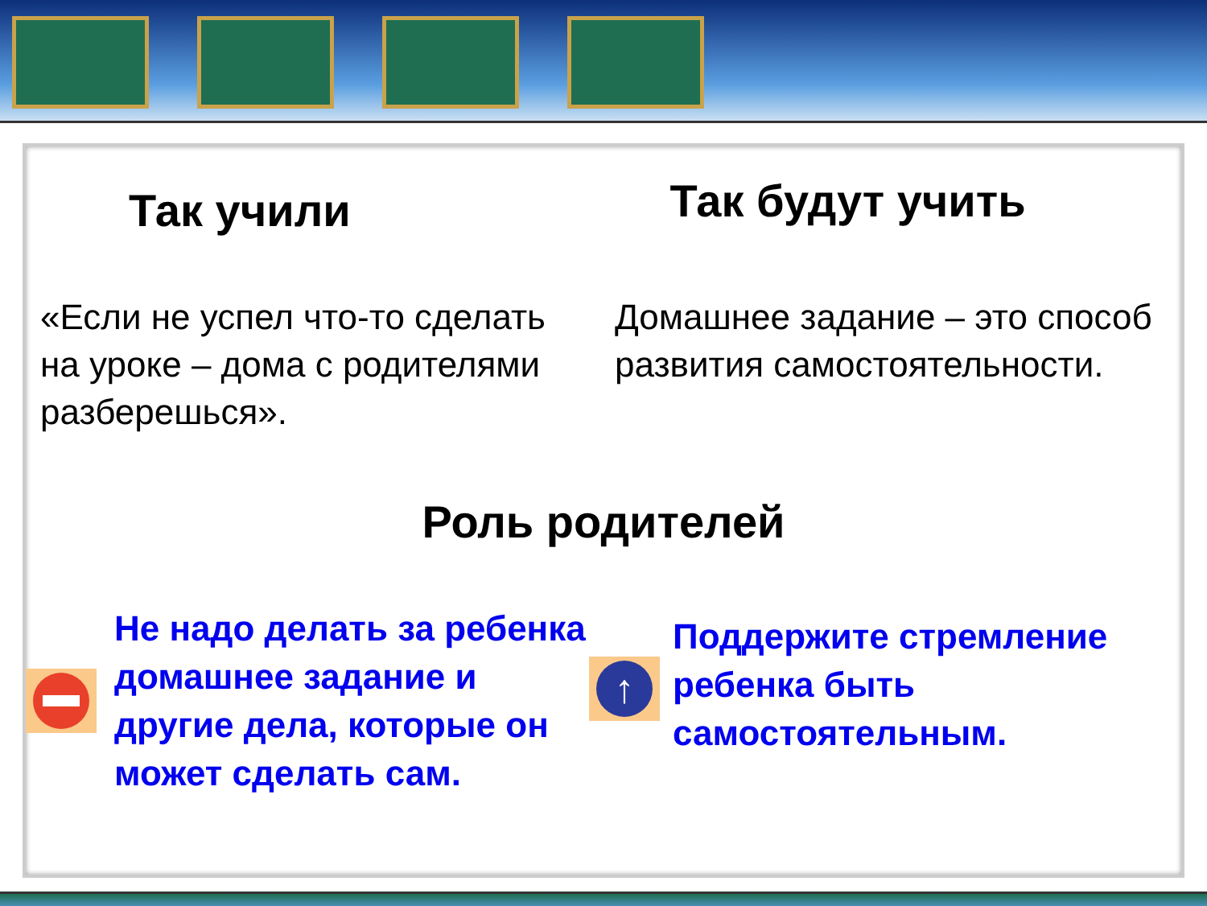Так учили
Так будут учить
«Если не успел что-то сделать на уроке – дома с родителями разберешься».
Домашнее задание – это способ развития самостоятельности.
Роль родителей
Не надо делать за ребенка домашнее задание и другие дела, которые он может сделать сам.
↑
Поддержите стремление ребенка быть самостоятельным.